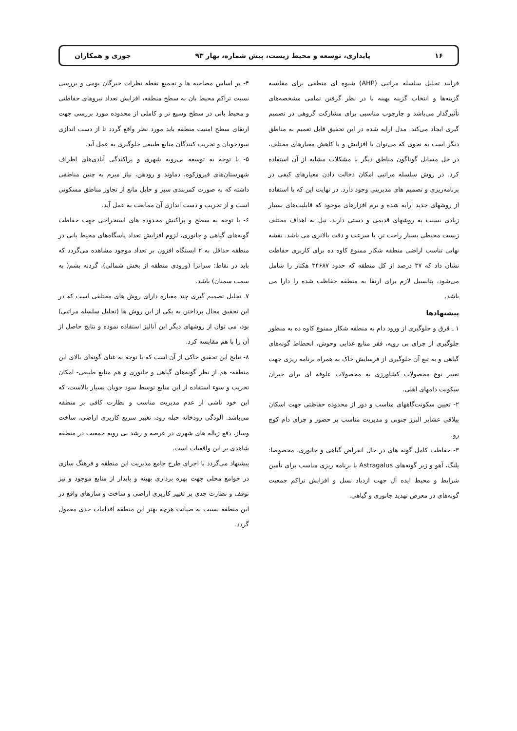۱۶ پایداری، توسعه و محیط زیست، پیش شماره، بهار ۹۳ جوزی و همکاران
فرایند تحلیل سلسله مراتبی (AHP) شیوه ای منطقی برای مقایسه گزینه‌ها و انتخاب گزینه بهینه با در نظر گرفتن تمامی مشخصه‌های تأثیرگذار می‌باشد و چارچوب مناسبی برای مشارکت گروهی در تصمیم گیری ایجاد می‌کند. مدل ارایه شده در این تحقیق قابل تعمیم به مناطق دیگر است به نحوی که می‌توان با افزایش و یا کاهش معیارهای مختلف، در حل مسایل گوناگون مناطق دیگر با مشکلات مشابه از آن استفاده کرد. در روش سلسله مراتبی امکان دخالت دادن معیارهای کیفی در برنامه‌ریزی و تصمیم های مدیریتی وجود دارد. در نهایت این که با استفاده از روشهای جدید ارایه شده و نرم افزارهای موجود که قابلیت‌های بسیار زیادی نسبت به روشهای قدیمی و دستی دارند، نیل به اهداف مختلف زیست محیطی بسیار راحت تر، با سرعت و دقت بالاتری می باشد. نقشه نهایی تناسب اراضی منطقه شکار ممنوع کاوه ده برای کاربری حفاظت نشان داد که ۳۷ درصد از کل منطقه که حدود ۳۴۶۸۷ هکتار را شامل می‌شود، پتانسیل لازم برای ارتقا به منطقه حفاظت شده را دارا می باشد.
پیشنهادها
۱ ـ قرق و جلوگیری از ورود دام به منطقه شکار ممنوع کاوه ده به منظور جلوگیری از چرای بی رویه، فقر منابع غذایی وحوش، انحطاط گونه‌های گیاهی و به تبع آن جلوگیری از فرسایش خاک به همراه برنامه ریزی جهت تغییر نوع محصولات کشاورزی به محصولات علوفه ای برای جبران سکونت دامهای اهلی.
۲- تعیین سکونت‌گاههای مناسب و دور از محدوده حفاظتی جهت اسکان ییلاقی عشایر البرز جنوبی و مدیریت مناسب بر حضور و چرای دام کوچ رو.
۳- حفاظت کامل گونه های در حال انقراض گیاهی و جانوری، مخصوصا: پلنگ، آهو و زیر گونه‌های Astragalus با برنامه ریزی مناسب برای تأمین شرایط و محیط ایده آل جهت ازدیاد نسل و افزایش تراکم جمعیت گونه‌های در معرض تهدید جانوری و گیاهی.
۴- بر اساس مصاحبه ها و تجمیع نقطه نظرات خبرگان بومی و بررسی نسبت تراکم محیط بان به سطح منطقه، افزایش تعداد نیروهای حفاظتی و محیط بانی در سطح وسیع تر و کاملی از محدوده مورد بررسی جهت ارتقای سطح امنیت منطقه باید مورد نظر واقع گردد تا از دست اندازی سودجویان و تخریب کنندگان منابع طبیعی جلوگیری به عمل آید.
۵- با توجه به توسعه بی‌رویه شهری و پراکندگی آبادی‌های اطراف شهرستان‌های فیروزکوه، دماوند و رودهن، نیاز مبرم به چنین مناطقی داشته که به صورت کمربندی سبز و حایل مانع از تجاوز مناطق مسکونی است و از تخریب و دست اندازی آن ممانعت به عمل آید.
۶- با توجه به سطح و پراکنش محدوده های استخراجی جهت حفاظت گونه‌های گیاهی و جانوری، لزوم افزایش تعداد پاسگاه‌های محیط بانی در منطقه حداقل به ۲ ایستگاه افزون بر تعداد موجود مشاهده می‌گردد که باید در نقاط: سرانزا (ورودی منطقه از بخش شمالی)، گردنه بشم( به سمت سمنان) باشد.
۷ـ تحلیل تصمیم گیری چند معیاره دارای روش های مختلفی است که در این تحقیق مجال پرداختن به یکی از این روش ها (تحلیل سلسله مراتبی) بود، می توان از روشهای دیگر این آنالیز استفاده نموده و نتایج حاصل از آن را با هم مقایسه کرد.
۸- نتایج این تحقیق حاکی از آن است که با توجه به غنای گونه‌ای بالای این منطقه- هم از نظر گونه‌های گیاهی و جانوری و هم منابع طبیعی- امکان تخریب و سوء استفاده از این منابع توسط سود جویان بسیار بالاست، که این خود ناشی از عدم مدیریت مناسب و نظارت کافی بر منطقه می‌باشد. آلودگی رودخانه حبله رود، تغییر سریع کاربری اراضی، ساخت وساز، دفع زباله های شهری در عرصه و رشد بی رویه جمعیت در منطقه شاهدی بر این واقعیات است.
پیشنهاد می‌گردد با اجرای طرح جامع مدیریت این منطقه و فرهنگ سازی در جوامع محلی جهت بهره برداری بهینه و پایدار از منابع موجود و نیز توقف و نظارت جدی بر تغییر کاربری اراضی و ساخت و سازهای واقع در این منطقه نسبت به صیانت هرچه بهتر این منطقه اقدامات جدی معمول گردد.